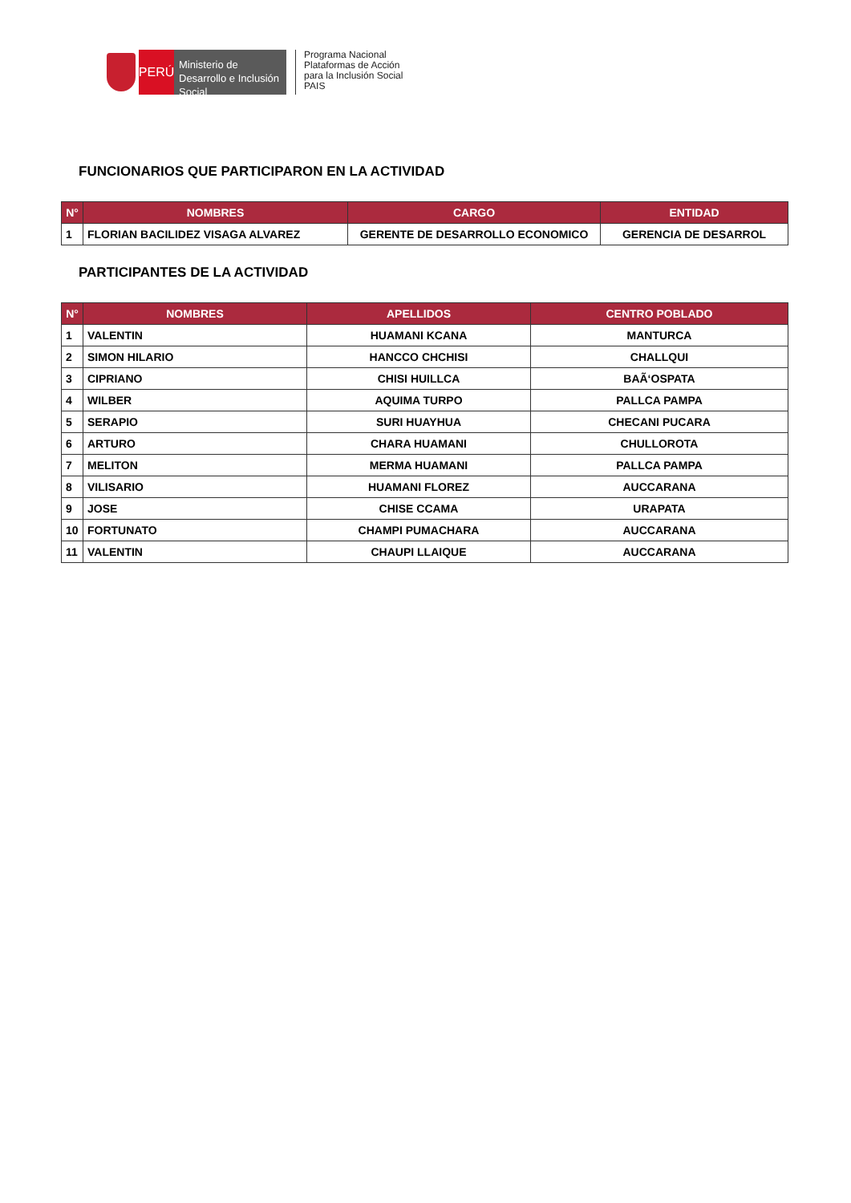PERÚ
Ministerio de Desarrollo e Inclusión Social
Programa Nacional
Plataformas de Acción
para la Inclusión Social
PAIS
FUNCIONARIOS QUE PARTICIPARON EN LA ACTIVIDAD
| N° | NOMBRES | CARGO | ENTIDAD |
| --- | --- | --- | --- |
| 1 | FLORIAN BACILIDEZ VISAGA ALVAREZ | GERENTE DE DESARROLLO ECONOMICO | GERENCIA DE DESARROL |
PARTICIPANTES DE LA ACTIVIDAD
| N° | NOMBRES | APELLIDOS | CENTRO POBLADO |
| --- | --- | --- | --- |
| 1 | VALENTIN | HUAMANI KCANA | MANTURCA |
| 2 | SIMON HILARIO | HANCCO CHCHISI | CHALLQUI |
| 3 | CIPRIANO | CHISI HUILLCA | BAÃ‘OSPATA |
| 4 | WILBER | AQUIMA TURPO | PALLCA PAMPA |
| 5 | SERAPIO | SURI HUAYHUA | CHECANI PUCARA |
| 6 | ARTURO | CHARA HUAMANI | CHULLOROTA |
| 7 | MELITON | MERMA HUAMANI | PALLCA PAMPA |
| 8 | VILISARIO | HUAMANI FLOREZ | AUCCARANA |
| 9 | JOSE | CHISE CCAMA | URAPATA |
| 10 | FORTUNATO | CHAMPI PUMACHARA | AUCCARANA |
| 11 | VALENTIN | CHAUPI LLAIQUE | AUCCARANA |